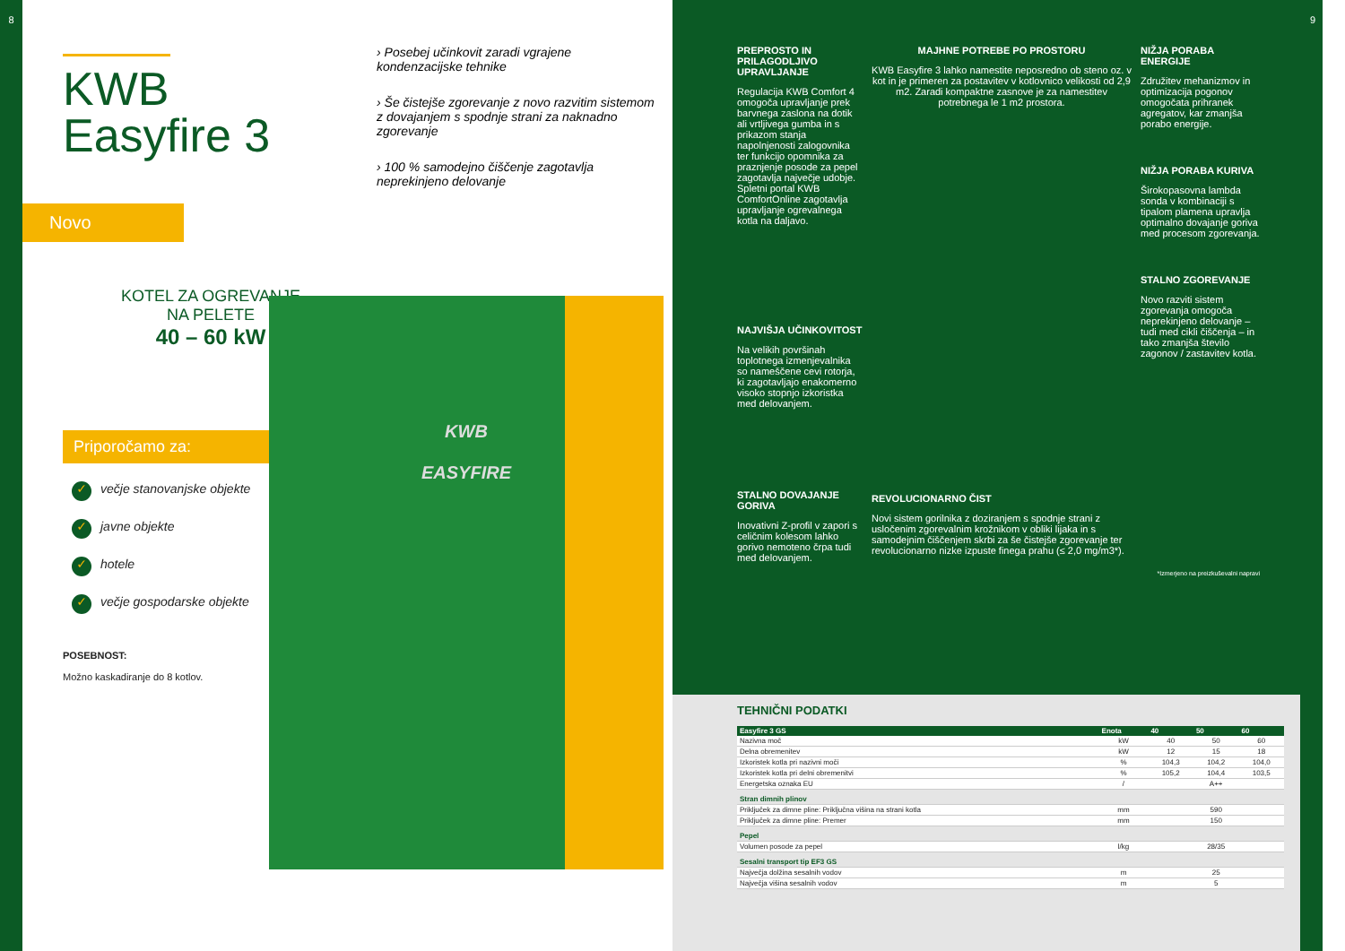8
KWB
Easyfire 3
Novo
KOTEL ZA OGREVANJE
NA PELETE
40 – 60 kW
Priporočamo za:
✓ večje stanovanjske objekte
✓ javne objekte
✓ hotele
✓ večje gospodarske objekte
POSEBNOST:
Možno kaskadiranje do 8 kotlov.
› Posebej učinkovit zaradi vgrajene kondenzacijske tehnike
› Še čistejše zgorevanje z novo razvitim sistemom z dovajanjem s spodnje strani za naknadno zgorevanje
› 100 % samodejno čiščenje zagotavlja neprekinjeno delovanje
KWB
EASYFIRE
9
PREPROSTO IN PRILAGODLJIVO UPRAVLJANJE
Regulacija KWB Comfort 4 omogoča upravljanje prek barvnega zaslona na dotik ali vrtljivega gumba in s prikazom stanja napolnjenosti zalogovnika ter funkcijo opomnika za praznjenje posode za pepel zagotavlja največje udobje. Spletni portal KWB ComfortOnline zagotavlja upravljanje ogrevalnega kotla na daljavo.
NAJVIŠJA UČINKOVITOST
Na velikih površinah toplotnega izmenjevalnika so nameščene cevi rotorja, ki zagotavljajo enakomerno visoko stopnjo izkoristka med delovanjem.
STALNO DOVAJANJE GORIVA
Inovativni Z-profil v zapori s celičnim kolesom lahko gorivo nemoteno črpa tudi med delovanjem.
MAJHNE POTREBE PO PROSTORU
KWB Easyfire 3 lahko namestite neposredno ob steno oz. v kot in je primeren za postavitev v kotlovnico velikosti od 2,9 m2. Zaradi kompaktne zasnove je za namestitev potrebnega le 1 m2 prostora.
REVOLUCIONARNO ČIST
Novi sistem gorilnika z doziranjem s spodnje strani z usločenim zgorevalnim krožnikom v obliki lijaka in s samodejnim čiščenjem skrbi za še čistejše zgorevanje ter revolucionarno nizke izpuste finega prahu (≤ 2,0 mg/m3*).
NIŽJA PORABA ENERGIJE
Združitev mehanizmov in optimizacija pogonov omogočata prihranek agregatov, kar zmanjša porabo energije.
NIŽJA PORABA KURIVA
Širokopasovna lambda sonda v kombinaciji s tipalom plamena upravlja optimalno dovajanje goriva med procesom zgorevanja.
STALNO ZGOREVANJE
Novo razviti sistem zgorevanja omogoča neprekinjeno delovanje – tudi med cikli čiščenja – in tako zmanjša število zagonov / zastavitev kotla.
*Izmerjeno na preizkuševalni napravi
TEHNIČNI PODATKI
| Easyfire 3 GS | Enota | 40 | 50 | 60 |
| --- | --- | --- | --- | --- |
| Nazivna moč | kW | 40 | 50 | 60 |
| Delna obremenitev | kW | 12 | 15 | 18 |
| Izkoristek kotla pri nazivni moči | % | 104,3 | 104,2 | 104,0 |
| Izkoristek kotla pri delni obremenitvi | % | 105,2 | 104,4 | 103,5 |
| Energetska oznaka EU | / | A++ | | |
| Stran dimnih plinov | | | | |
| Priključek za dimne pline: Priključna višina na strani kotla | mm | 590 | | |
| Priključek za dimne pline: Premer | mm | 150 | | |
| Pepel | | | | |
| Volumen posode za pepel | l/kg | 28/35 | | |
| Sesalni transport tip EF3 GS | | | | |
| Največja dolžina sesalnih vodov | m | 25 | | |
| Največja višina sesalnih vodov | m | 5 | | |